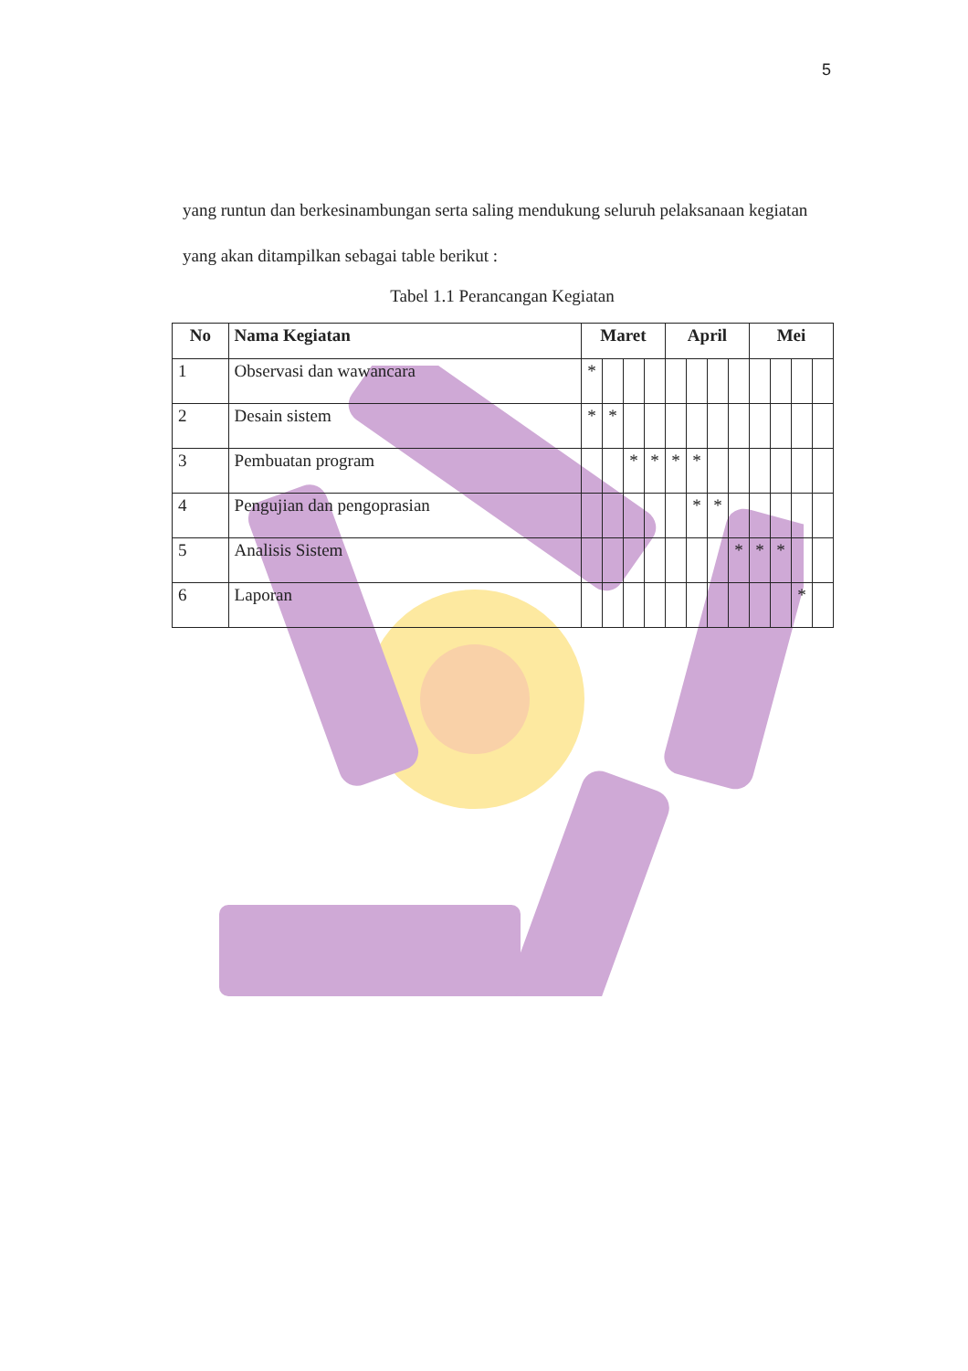5
yang runtun dan berkesinambungan serta saling mendukung seluruh pelaksanaan kegiatan yang akan ditampilkan sebagai table berikut :
Tabel 1.1 Perancangan Kegiatan
| No | Nama Kegiatan | Maret | | | | April | | | | Mei | | | |
| --- | --- | --- | --- | --- | --- | --- | --- | --- | --- | --- | --- | --- | --- |
| 1 | Observasi dan wawancara | * | | | | | | | | | | | |
| 2 | Desain sistem | * | * | | | | | | | | | | |
| 3 | Pembuatan program | | | * | * | * | * | | | | | | |
| 4 | Pengujian dan pengoprasian | | | | | | * | * | | | | | |
| 5 | Analisis Sistem | | | | | | | | * | * | * | | |
| 6 | Laporan | | | | | | | | | | | * | |